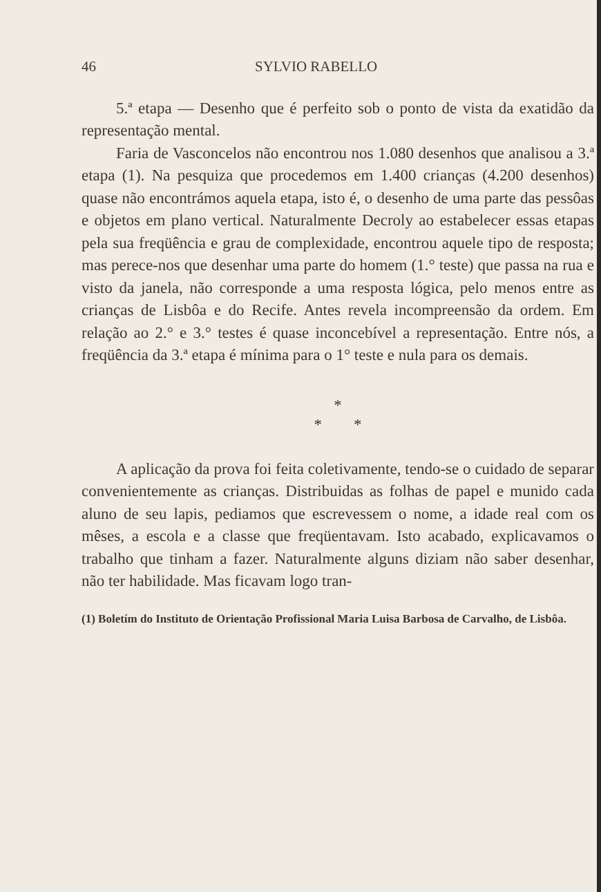46 SYLVIO RABELLO
5.ª etapa — Desenho que é perfeito sob o ponto de vista da exatidão da representação mental.
Faria de Vasconcelos não encontrou nos 1.080 desenhos que analisou a 3.ª etapa (1). Na pesquiza que procedemos em 1.400 crianças (4.200 desenhos) quase não encontrámos aquela etapa, isto é, o desenho de uma parte das pessôas e objetos em plano vertical. Naturalmente Decroly ao estabelecer essas etapas pela sua freqüência e grau de complexidade, encontrou aquele tipo de resposta; mas perece-nos que desenhar uma parte do homem (1.° teste) que passa na rua e visto da janela, não corresponde a uma resposta lógica, pelo menos entre as crianças de Lisbôa e do Recife. Antes revela incompreensão da ordem. Em relação ao 2.° e 3.° testes é quase inconcebível a representação. Entre nós, a freqüência da 3.ª etapa é mínima para o 1° teste e nula para os demais.
*
* *
A aplicação da prova foi feita coletivamente, tendo-se o cuidado de separar convenientemente as crianças. Distribuidas as folhas de papel e munido cada aluno de seu lapis, pediamos que escrevessem o nome, a idade real com os mêses, a escola e a classe que freqüentavam. Isto acabado, explicavamos o trabalho que tinham a fazer. Naturalmente alguns diziam não saber desenhar, não ter habilidade. Mas ficavam logo tran-
(1) Boletím do Instituto de Orientação Profissional Maria Luisa Barbosa de Carvalho, de Lisbôa.